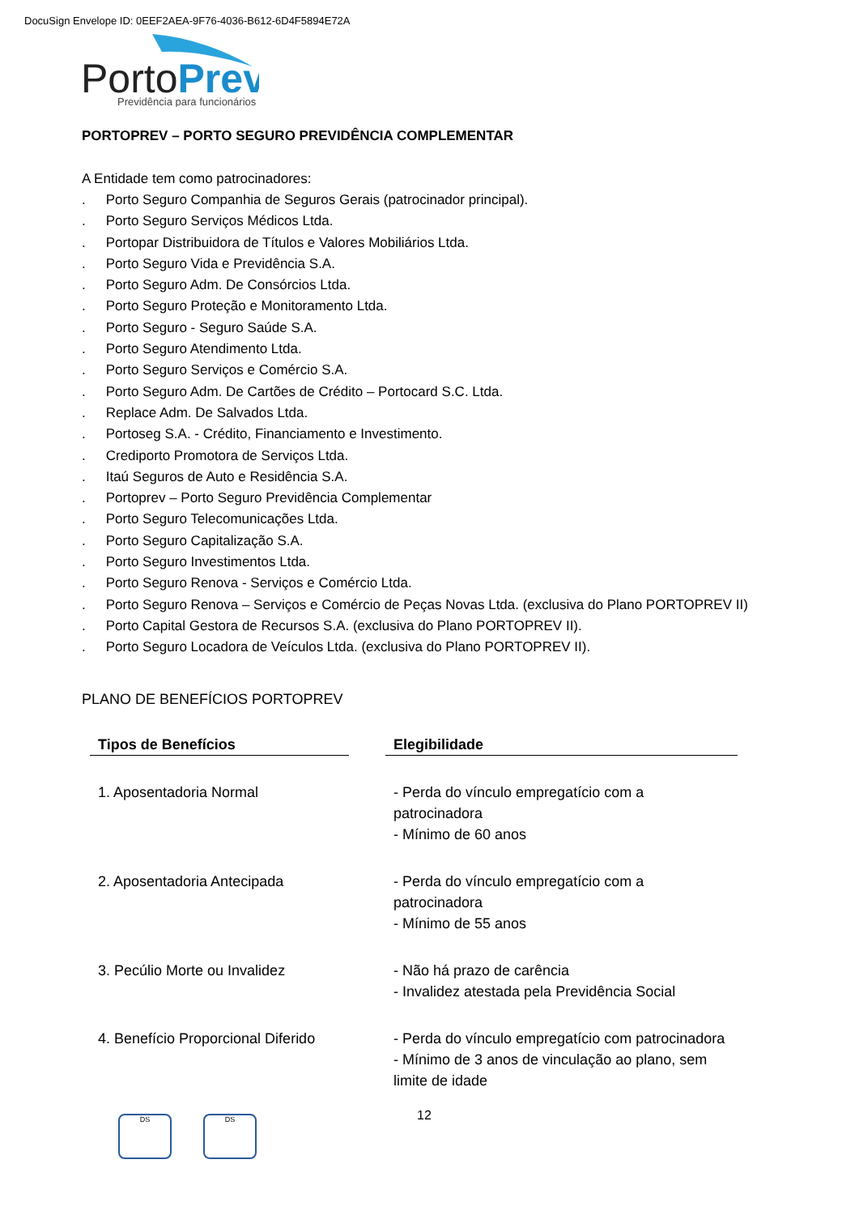DocuSign Envelope ID: 0EEF2AEA-9F76-4036-B612-6D4F5894E72A
PortoPrev
Previdência para funcionários
PORTOPREV – PORTO SEGURO PREVIDÊNCIA COMPLEMENTAR
A Entidade tem como patrocinadores:
. Porto Seguro Companhia de Seguros Gerais (patrocinador principal).
. Porto Seguro Serviços Médicos Ltda.
. Portopar Distribuidora de Títulos e Valores Mobiliários Ltda.
. Porto Seguro Vida e Previdência S.A.
. Porto Seguro Adm. De Consórcios Ltda.
. Porto Seguro Proteção e Monitoramento Ltda.
. Porto Seguro - Seguro Saúde S.A.
. Porto Seguro Atendimento Ltda.
. Porto Seguro Serviços e Comércio S.A.
. Porto Seguro Adm. De Cartões de Crédito – Portocard S.C. Ltda.
. Replace Adm. De Salvados Ltda.
. Portoseg S.A. - Crédito, Financiamento e Investimento.
. Crediporto Promotora de Serviços Ltda.
. Itaú Seguros de Auto e Residência S.A.
. Portoprev – Porto Seguro Previdência Complementar
. Porto Seguro Telecomunicações Ltda.
. Porto Seguro Capitalização S.A.
. Porto Seguro Investimentos Ltda.
. Porto Seguro Renova - Serviços e Comércio Ltda.
. Porto Seguro Renova – Serviços e Comércio de Peças Novas Ltda. (exclusiva do Plano PORTOPREV II)
. Porto Capital Gestora de Recursos S.A. (exclusiva do Plano PORTOPREV II).
. Porto Seguro Locadora de Veículos Ltda. (exclusiva do Plano PORTOPREV II).
PLANO DE BENEFÍCIOS PORTOPREV
| Tipos de Benefícios | | Elegibilidade |
| --- | --- | --- |
| 1. Aposentadoria Normal | | - Perda do vínculo empregatício com a patrocinadora - Mínimo de 60 anos |
| 2. Aposentadoria Antecipada | | - Perda do vínculo empregatício com a patrocinadora - Mínimo de 55 anos |
| 3. Pecúlio Morte ou Invalidez | | - Não há prazo de carência - Invalidez atestada pela Previdência Social |
| 4. Benefício Proporcional Diferido | | - Perda do vínculo empregatício com patrocinadora - Mínimo de 3 anos de vinculação ao plano, sem limite de idade |
DS DS 12